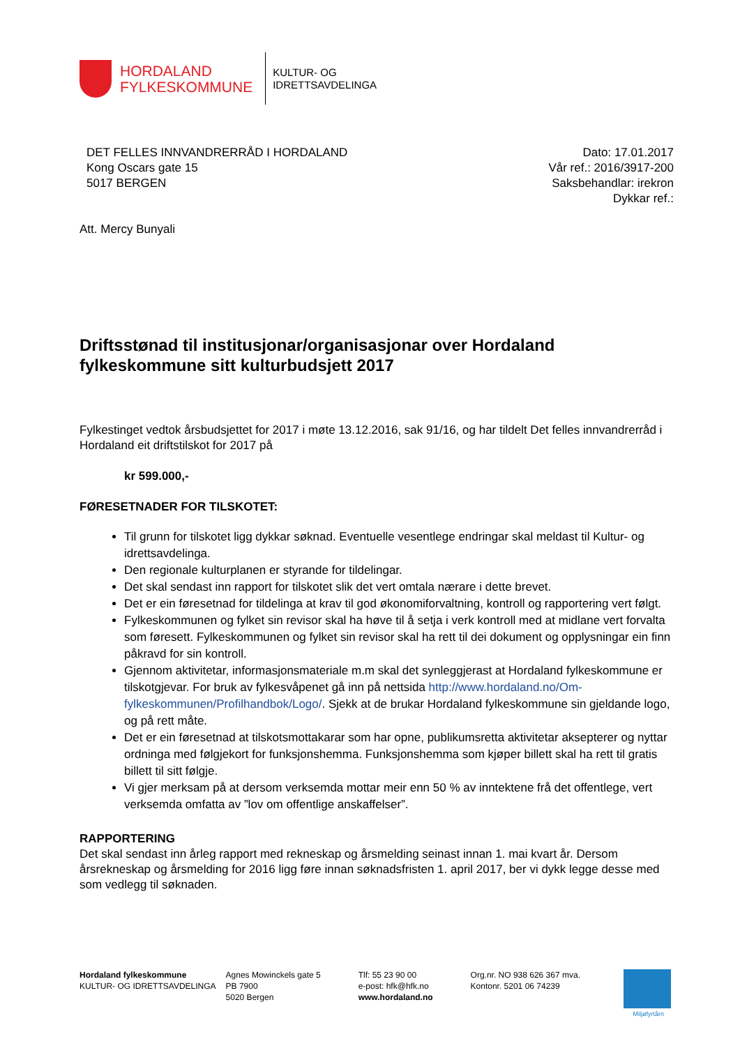HORDALAND
FYLKESKOMMUNE
KULTUR- OG
IDRETTSAVDELINGA
DET FELLES INNVANDRERRÅD I HORDALAND
Kong Oscars gate 15
5017 BERGEN
Dato: 17.01.2017
Vår ref.: 2016/3917-200
Saksbehandlar: irekron
Dykkar ref.:
Att. Mercy Bunyali
Driftsstønad til institusjonar/organisasjonar over Hordaland fylkeskommune sitt kulturbudsjett 2017
Fylkestinget vedtok årsbudsjettet for 2017 i møte 13.12.2016, sak 91/16, og har tildelt Det felles innvandrerråd i Hordaland eit driftstilskot for 2017 på
kr 599.000,-
FØRESETNADER FOR TILSKOTET:
Til grunn for tilskotet ligg dykkar søknad. Eventuelle vesentlege endringar skal meldast til Kultur- og idrettsavdelinga.
Den regionale kulturplanen er styrande for tildelingar.
Det skal sendast inn rapport for tilskotet slik det vert omtala nærare i dette brevet.
Det er ein føresetnad for tildelinga at krav til god økonomiforvaltning, kontroll og rapportering vert følgt.
Fylkeskommunen og fylket sin revisor skal ha høve til å setja i verk kontroll med at midlane vert forvalta som føresett. Fylkeskommunen og fylket sin revisor skal ha rett til dei dokument og opplysningar ein finn påkravd for sin kontroll.
Gjennom aktivitetar, informasjonsmateriale m.m skal det synleggjerast at Hordaland fylkeskommune er tilskotgjevar. For bruk av fylkesvåpenet gå inn på nettsida http://www.hordaland.no/Om-fylkeskommunen/Profilhandbok/Logo/. Sjekk at de brukar Hordaland fylkeskommune sin gjeldande logo, og på rett måte.
Det er ein føresetnad at tilskotsmottakarar som har opne, publikumsretta aktivitetar aksepterer og nyttar ordninga med følgjekort for funksjonshemma. Funksjonshemma som kjøper billett skal ha rett til gratis billett til sitt følgje.
Vi gjer merksam på at dersom verksemda mottar meir enn 50 % av inntektene frå det offentlege, vert verksemda omfatta av ”lov om offentlige anskaffelser”.
RAPPORTERING
Det skal sendast inn årleg rapport med rekneskap og årsmelding seinast innan 1. mai kvart år. Dersom årsrekneskap og årsmelding for 2016 ligg føre innan søknadsfristen 1. april 2017, ber vi dykk legge desse med som vedlegg til søknaden.
Hordaland fylkeskommune
KULTUR- OG IDRETTSAVDELINGA
Agnes Mowinckels gate 5
PB 7900
5020 Bergen
Tlf: 55 23 90 00
e-post: hfk@hfk.no
www.hordaland.no
Org.nr. NO 938 626 367 mva.
Kontonr. 5201 06 74239
Miljøfyrtårn